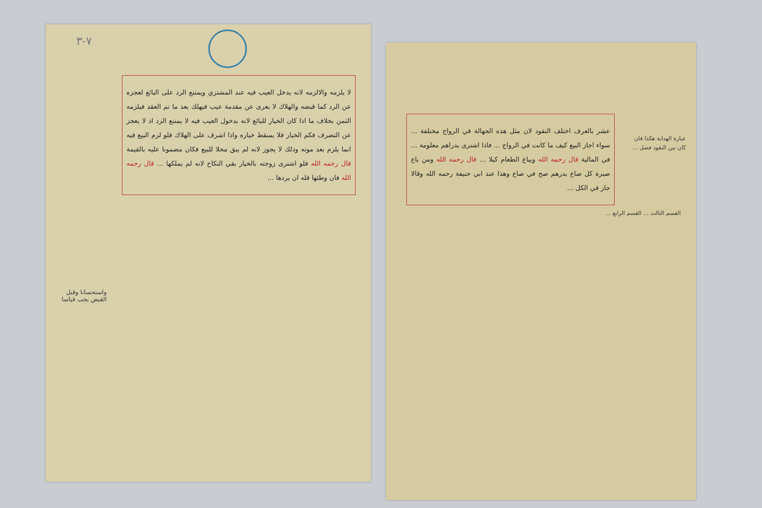٧-٣
لا يلزمه والالزمه لانه يدخل العيب فيه عند المشتري ويمتنع الرد على البائع لعجزه عن الرد كما قبضه والهلاك لا يعرى عن مقدمة عيب فيهلك بعد ما تم العقد فيلزمه الثمن بخلاف ما اذا كان الخيار للبائع لانه بدخول العيب فيه لا يمتنع الرد اذ لا يعجز عن التصرف فكم الخيار فلا يسقط خياره واذا اشرف على الهلاك فلو لزم البيع فيه انما يلزم بعد موته وذلك لا يجوز لانه لم يبق محلا للبيع فكان مضمونا عليه بالقيمة قال رحمه الله فلو اشترى زوجته بالخيار بقي النكاح لانه لم يملكها ... قال رحمه الله فان وطئها فله ان يردها ...
واستحسانا وقبل القبض يجب قياسا
عبارة الهداية هكذا فان كان بين النقود فضل ...
عشر بالعرف اختلف النقود لان مثل هذه الجهالة في الرواج مختلفة ... سواء اجاز البيع كيف ما كانت في الرواج ... فاذا اشترى بدراهم معلومة ... في المالية قال رحمه الله ويباع الطعام كيلا ... قال رحمه الله ومن باع صبرة كل صاع بدرهم صح في صاع وهذا عند ابي حنيفة رحمه الله وقالا جاز في الكل ...
القسم الثالث ... القسم الرابع ...